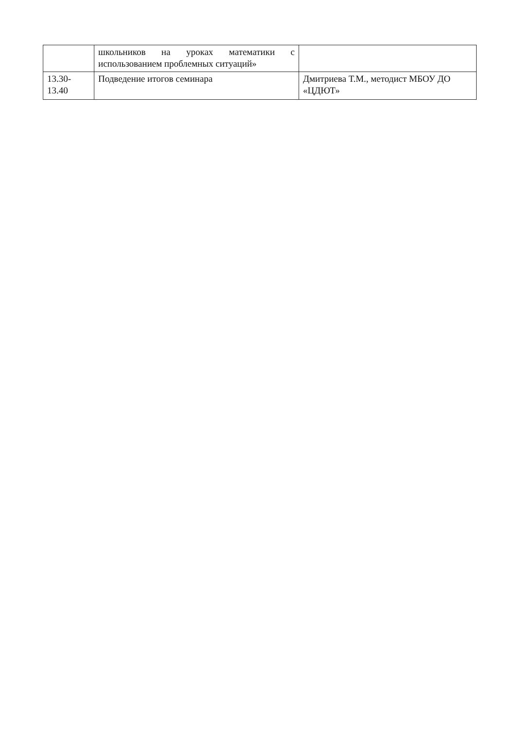| | школьников на уроках математики с использованием проблемных ситуаций» | |
| 13.30- 13.40 | Подведение итогов семинара | Дмитриева Т.М., методист МБОУ ДО «ЦДЮТ» |